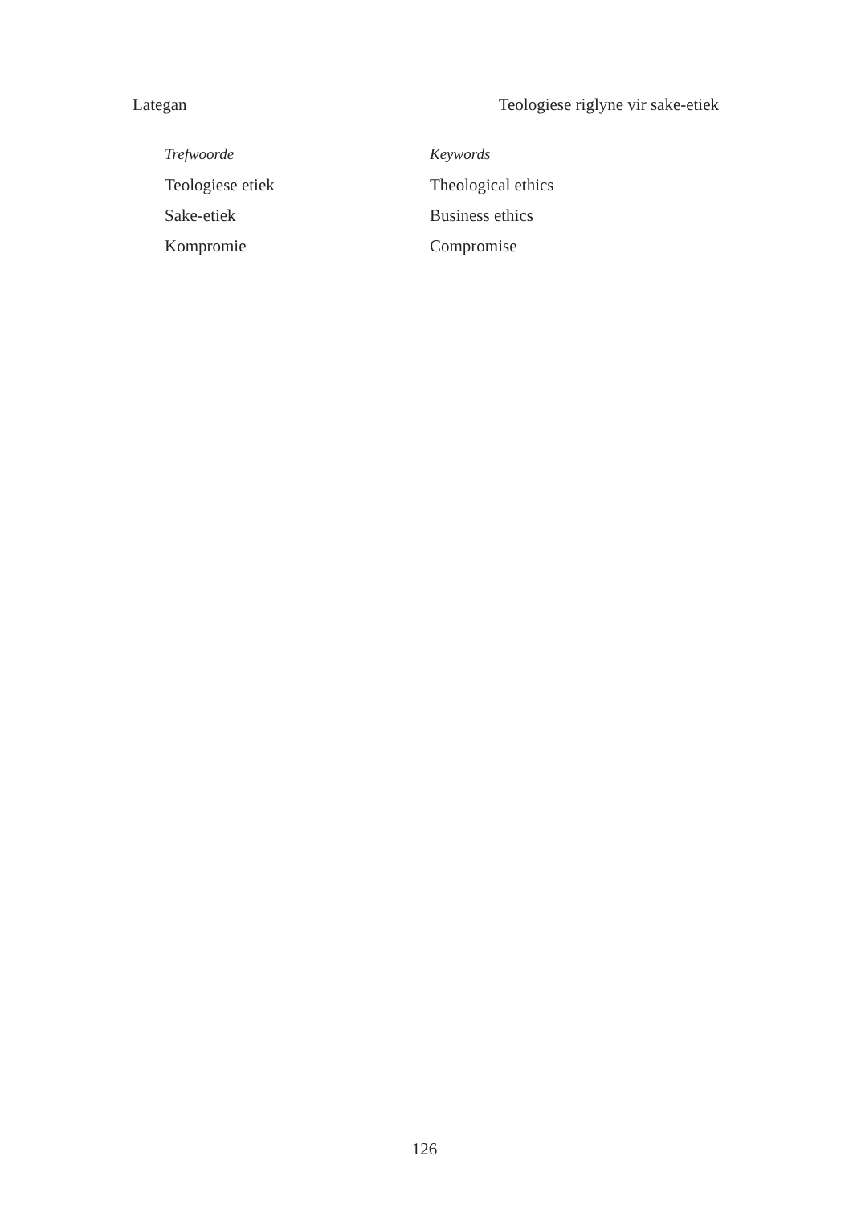Lategan Teologiese riglyne vir sake-etiek
Trefwoorde
Teologiese etiek
Sake-etiek
Kompromie
Keywords
Theological ethics
Business ethics
Compromise
126